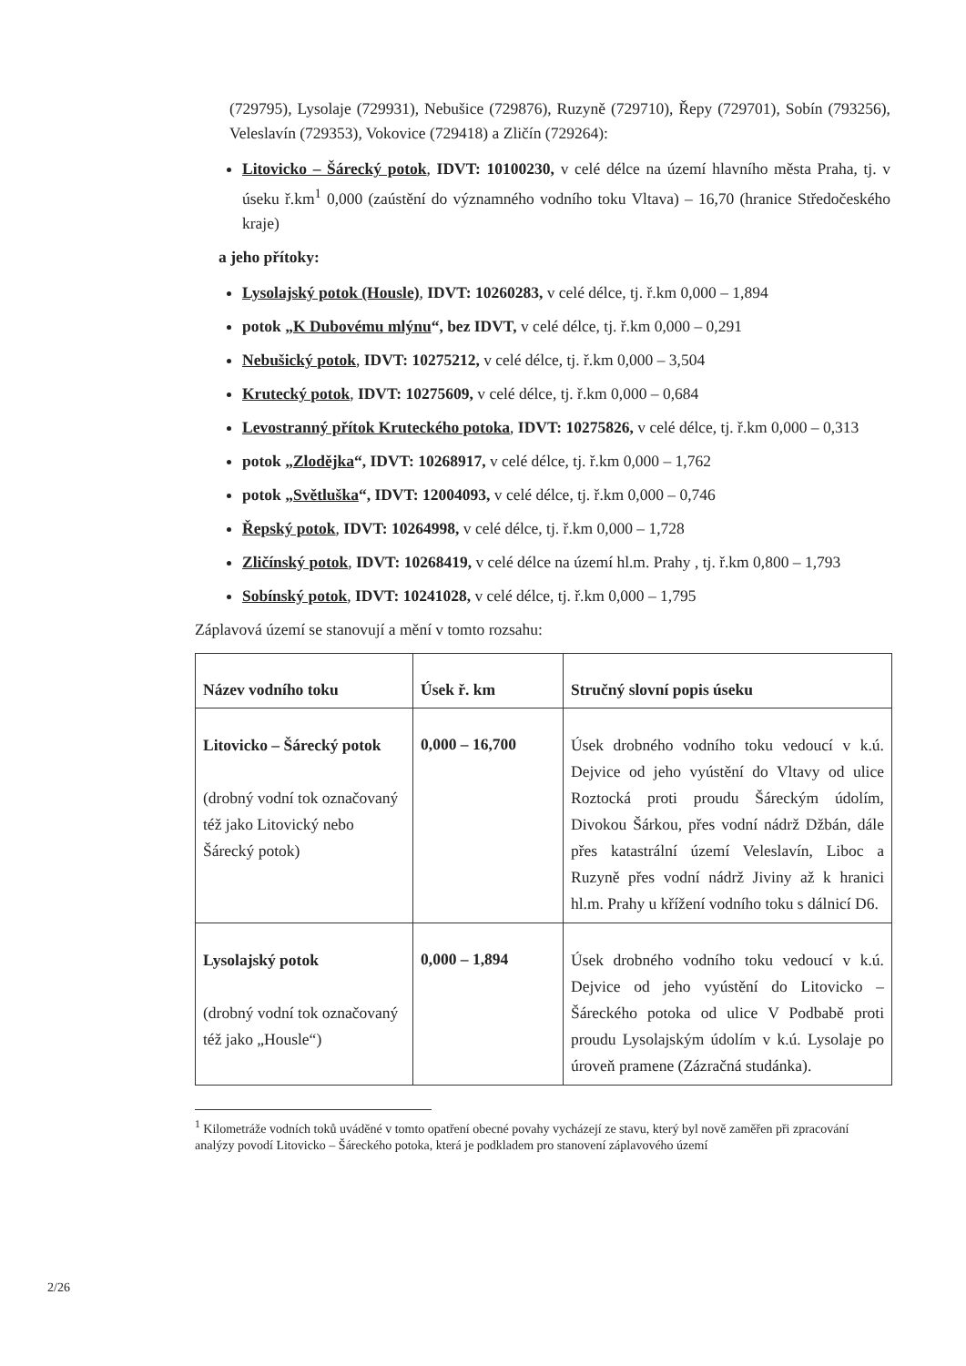(729795), Lysolaje (729931), Nebušice (729876), Ruzyně (729710), Řepy (729701), Sobín (793256), Veleslavín (729353), Vokovice (729418) a Zličín (729264):
Litovicko – Šárecký potok, IDVT: 10100230, v celé délce na území hlavního města Praha, tj. v úseku ř.km<sup>1</sup> 0,000 (zaústění do významného vodního toku Vltava) – 16,70 (hranice Středočeského kraje)
a jeho přítoky:
Lysolajský potok (Housle), IDVT: 10260283, v celé délce, tj. ř.km 0,000 – 1,894
potok „K Dubovému mlýnu“, bez IDVT, v celé délce, tj. ř.km 0,000 – 0,291
Nebušický potok, IDVT: 10275212, v celé délce, tj. ř.km 0,000 – 3,504
Krutecký potok, IDVT: 10275609, v celé délce, tj. ř.km 0,000 – 0,684
Levostranný přítok Kruteckého potoka, IDVT: 10275826, v celé délce, tj. ř.km 0,000 – 0,313
potok „Zlodějka“, IDVT: 10268917, v celé délce, tj. ř.km 0,000 – 1,762
potok „Světluška“, IDVT: 12004093, v celé délce, tj. ř.km 0,000 – 0,746
Řepský potok, IDVT: 10264998, v celé délce, tj. ř.km 0,000 – 1,728
Zličínský potok, IDVT: 10268419, v celé délce na území hl.m. Prahy , tj. ř.km 0,800 – 1,793
Sobínský potok, IDVT: 10241028, v celé délce, tj. ř.km 0,000 – 1,795
Záplavová území se stanovují a mění v tomto rozsahu:
| Název vodního toku | Úsek ř. km | Stručný slovní popis úseku |
| --- | --- | --- |
| Litovicko – Šárecký potok (drobný vodní tok označovaný též jako Litovický nebo Šárecký potok) | 0,000 – 16,700 | Úsek drobného vodního toku vedoucí v k.ú. Dejvice od jeho vyústění do Vltavy od ulice Roztocká proti proudu Šáreckým údolím, Divokou Šárkou, přes vodní nádrž Džbán, dále přes katastrální území Veleslavín, Liboc a Ruzyně přes vodní nádrž Jiviny až k hranici hl.m. Prahy u křížení vodního toku s dálnicí D6. |
| Lysolajský potok (drobný vodní tok označovaný též jako „Housle“) | 0,000 – 1,894 | Úsek drobného vodního toku vedoucí v k.ú. Dejvice od jeho vyústění do Litovicko – Šáreckého potoka od ulice V Podbabě proti proudu Lysolajským údolím v k.ú. Lysolaje po úroveň pramene (Zázračná studánka). |
<sup>1</sup> Kilometráže vodních toků uváděné v tomto opatření obecné povahy vycházejí ze stavu, který byl nově zaměřen při zpracování analýzy povodí Litovicko – Šáreckého potoka, která je podkladem pro stanovení záplavového území
2/26